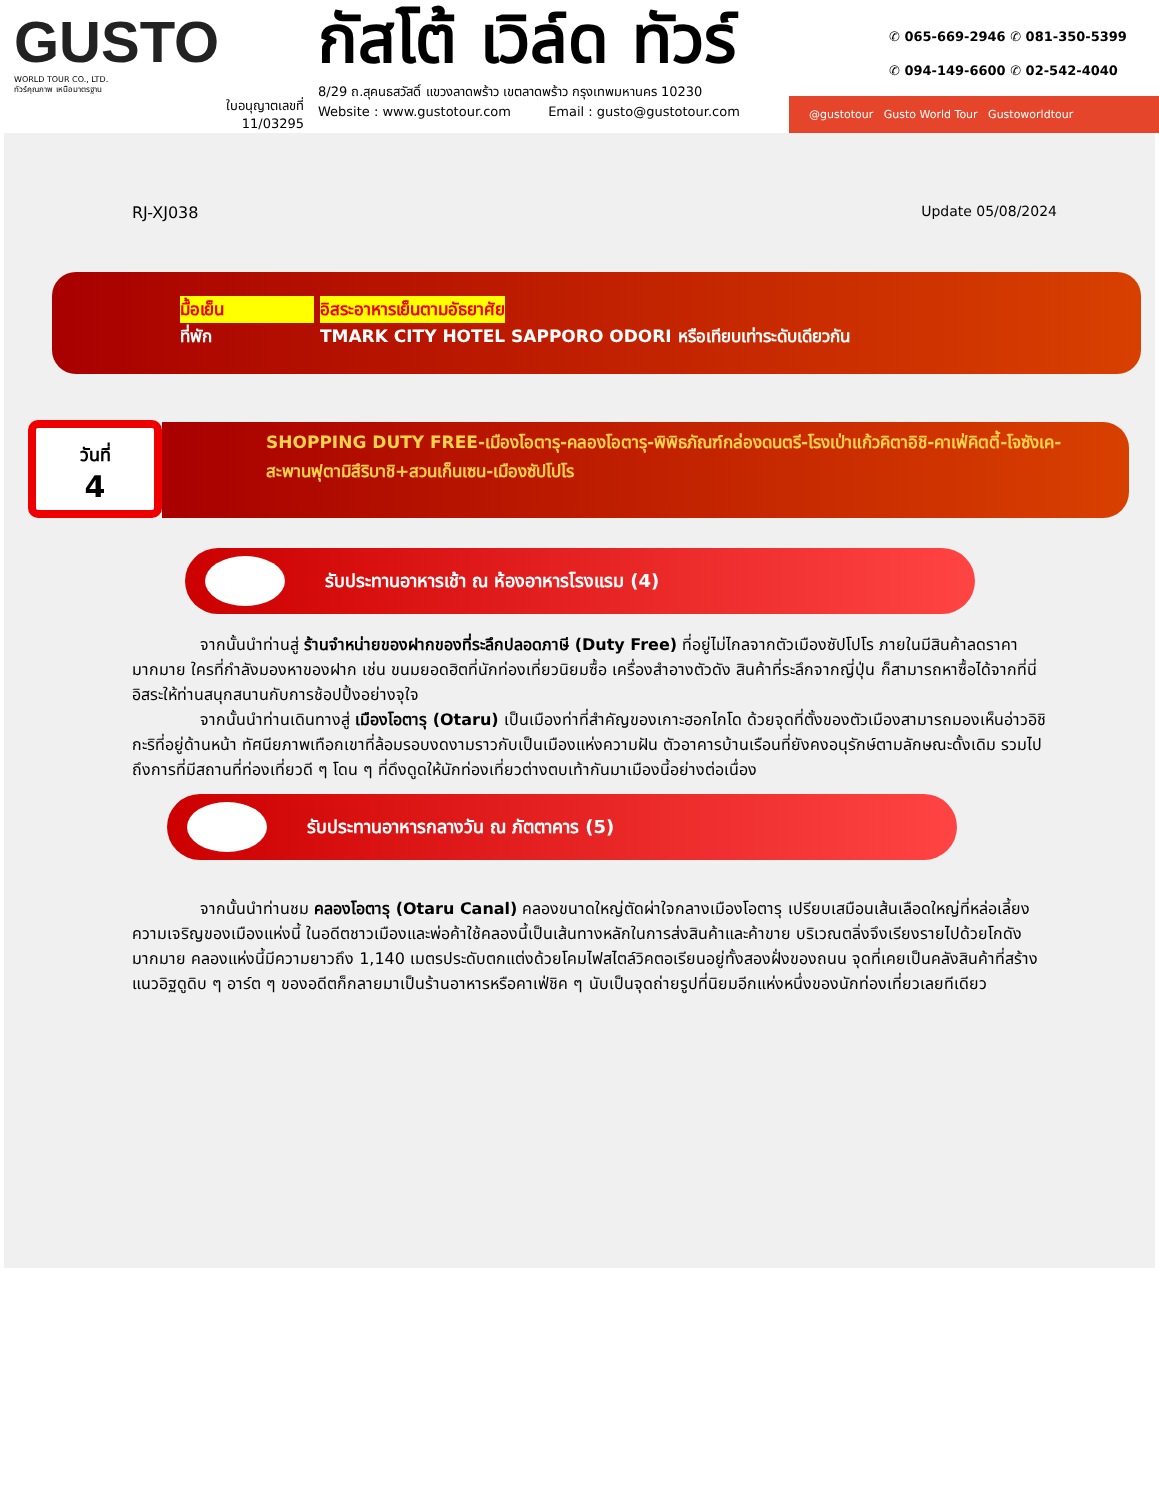GUSTO
WORLD TOUR CO., LTD.
ทัวร์คุณภาพ เหนือมาตรฐาน
ใบอนุญาตเลขที่
11/03295
กัสโต้ เวิล์ด ทัวร์
8/29 ถ.สุคนธสวัสดิ์ แขวงลาดพร้าว เขตลาดพร้าว กรุงเทพมหานคร 10230
Website : www.gustotour.com Email : gusto@gustotour.com
✆ 065-669-2946 ✆ 081-350-5399
✆ 094-149-6600 ✆ 02-542-4040
@gustotour Gusto World Tour Gustoworldtour
RJ-XJ038 Update 05/08/2024
มื้อเย็น อิสระอาหารเย็นตามอัธยาศัย
ที่พัก TMARK CITY HOTEL SAPPORO ODORI หรือเทียบเท่าระดับเดียวกัน
วันที่
4
SHOPPING DUTY FREE-เมืองโอตารุ-คลองโอตารุ-พิพิธภัณฑ์กล่องดนตรี-โรงเป่าแก้วคิตาอิชิ-คาเฟ่คิตตี้-โจซังเค-สะพานฟุตามิสึริบาชิ+สวนเก็นเซน-เมืองซัปโปโร
รับประทานอาหารเช้า ณ ห้องอาหารโรงแรม (4)
จากนั้นนำท่านสู่ ร้านจำหน่ายของฝากของที่ระลึกปลอดภาษี (Duty Free) ที่อยู่ไม่ไกลจากตัวเมืองซัปโปโร ภายในมีสินค้าลดราคามากมาย ใครที่กำลังมองหาของฝาก เช่น ขนมยอดฮิตที่นักท่องเที่ยวนิยมซื้อ เครื่องสำอางตัวดัง สินค้าที่ระลึกจากญี่ปุ่น ก็สามารถหาซื้อได้จากที่นี่ อิสระให้ท่านสนุกสนานกับการช้อปปิ้งอย่างจุใจ
จากนั้นนำท่านเดินทางสู่ เมืองโอตารุ (Otaru) เป็นเมืองท่าที่สำคัญของเกาะฮอกไกโด ด้วยจุดที่ตั้งของตัวเมืองสามารถมองเห็นอ่าวอิชิกะริที่อยู่ด้านหน้า ทัศนียภาพเทือกเขาที่ล้อมรอบงดงามราวกับเป็นเมืองแห่งความฝัน ตัวอาคารบ้านเรือนที่ยังคงอนุรักษ์ตามลักษณะดั้งเดิม รวมไปถึงการที่มีสถานที่ท่องเที่ยวดี ๆ โดน ๆ ที่ดึงดูดให้นักท่องเที่ยวต่างตบเท้ากันมาเมืองนี้อย่างต่อเนื่อง
รับประทานอาหารกลางวัน ณ ภัตตาคาร (5)
จากนั้นนำท่านชม คลองโอตารุ (Otaru Canal) คลองขนาดใหญ่ตัดผ่าใจกลางเมืองโอตารุ เปรียบเสมือนเส้นเลือดใหญ่ที่หล่อเลี้ยงความเจริญของเมืองแห่งนี้ ในอดีตชาวเมืองและพ่อค้าใช้คลองนี้เป็นเส้นทางหลักในการส่งสินค้าและค้าขาย บริเวณตลิ่งจึงเรียงรายไปด้วยโกดังมากมาย คลองแห่งนี้มีความยาวถึง 1,140 เมตรประดับตกแต่งด้วยโคมไฟสไตล์วิคตอเรียนอยู่ทั้งสองฝั่งของถนน จุดที่เคยเป็นคลังสินค้าที่สร้างแนวอิฐดูดิบ ๆ อาร์ต ๆ ของอดีตก็กลายมาเป็นร้านอาหารหรือคาเฟ่ชิค ๆ นับเป็นจุดถ่ายรูปที่นิยมอีกแห่งหนึ่งของนักท่องเที่ยวเลยทีเดียว